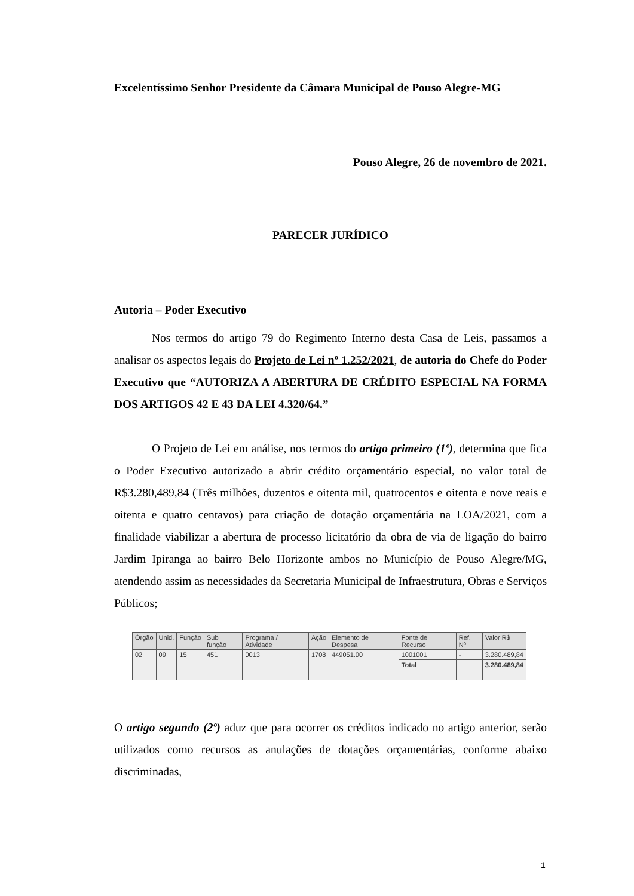Excelentíssimo Senhor Presidente da Câmara Municipal de Pouso Alegre-MG
Pouso Alegre, 26 de novembro de 2021.
PARECER JURÍDICO
Autoria – Poder Executivo
Nos termos do artigo 79 do Regimento Interno desta Casa de Leis, passamos a analisar os aspectos legais do Projeto de Lei nº 1.252/2021, de autoria do Chefe do Poder Executivo que “AUTORIZA A ABERTURA DE CRÉDITO ESPECIAL NA FORMA DOS ARTIGOS 42 E 43 DA LEI 4.320/64.”
O Projeto de Lei em análise, nos termos do artigo primeiro (1º), determina que fica o Poder Executivo autorizado a abrir crédito orçamentário especial, no valor total de R$3.280,489,84 (Três milhões, duzentos e oitenta mil, quatrocentos e oitenta e nove reais e oitenta e quatro centavos) para criação de dotação orçamentária na LOA/2021, com a finalidade viabilizar a abertura de processo licitatório da obra de via de ligação do bairro Jardim Ipiranga ao bairro Belo Horizonte ambos no Município de Pouso Alegre/MG, atendendo assim as necessidades da Secretaria Municipal de Infraestrutura, Obras e Serviços Públicos;
| Órgão | Unid. | Função | Sub função | Programa / Atividade | Ação | Elemento de Despesa | Fonte de Recurso | Ref. Nº | Valor R$ |
| --- | --- | --- | --- | --- | --- | --- | --- | --- | --- |
| 02 | 09 | 15 | 451 | 0013 | 1708 | 449051.00 | 1001001 | - | 3.280.489,84 |
| | | | | | | | Total | | 3.280.489,84 |
O artigo segundo (2º) aduz que para ocorrer os créditos indicado no artigo anterior, serão utilizados como recursos as anulações de dotações orçamentárias, conforme abaixo discriminadas,
1